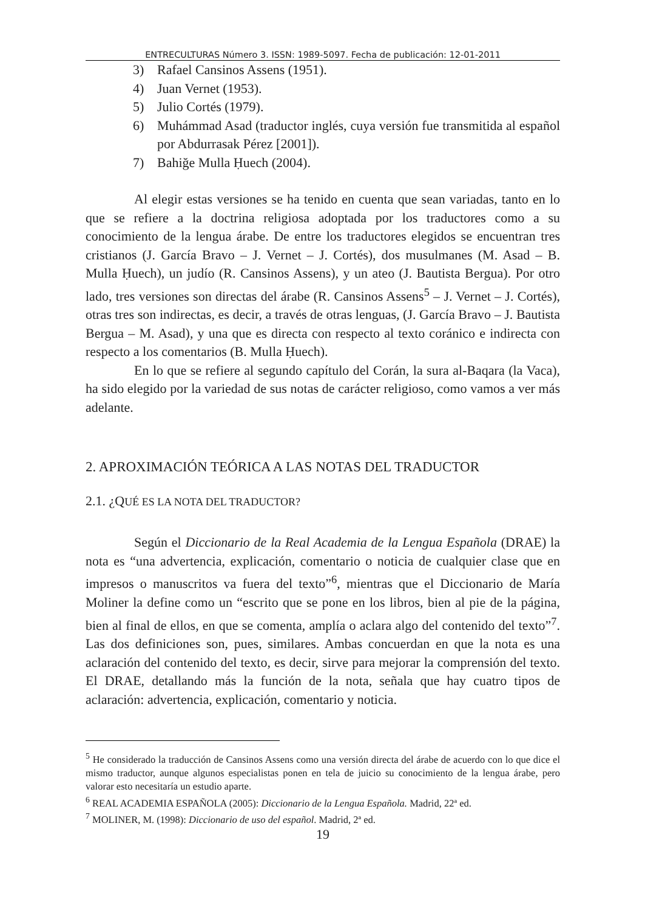ENTRECULTURAS Número 3. ISSN: 1989-5097. Fecha de publicación: 12-01-2011
3) Rafael Cansinos Assens (1951).
4) Juan Vernet (1953).
5) Julio Cortés (1979).
6) Muhámmad Asad (traductor inglés, cuya versión fue transmitida al español por Abdurrasak Pérez [2001]).
7) Bahiğe Mulla Ḥuech (2004).
Al elegir estas versiones se ha tenido en cuenta que sean variadas, tanto en lo que se refiere a la doctrina religiosa adoptada por los traductores como a su conocimiento de la lengua árabe. De entre los traductores elegidos se encuentran tres cristianos (J. García Bravo – J. Vernet – J. Cortés), dos musulmanes (M. Asad – B. Mulla Ḥuech), un judío (R. Cansinos Assens), y un ateo (J. Bautista Bergua). Por otro lado, tres versiones son directas del árabe (R. Cansinos Assens<sup>5</sup> – J. Vernet – J. Cortés), otras tres son indirectas, es decir, a través de otras lenguas, (J. García Bravo – J. Bautista Bergua – M. Asad), y una que es directa con respecto al texto coránico e indirecta con respecto a los comentarios (B. Mulla Ḥuech).
En lo que se refiere al segundo capítulo del Corán, la sura al-Baqara (la Vaca), ha sido elegido por la variedad de sus notas de carácter religioso, como vamos a ver más adelante.
2. APROXIMACIÓN TEÓRICA A LAS NOTAS DEL TRADUCTOR
2.1. ¿QUÉ ES LA NOTA DEL TRADUCTOR?
Según el Diccionario de la Real Academia de la Lengua Española (DRAE) la nota es “una advertencia, explicación, comentario o noticia de cualquier clase que en impresos o manuscritos va fuera del texto”<sup>6</sup>, mientras que el Diccionario de María Moliner la define como un “escrito que se pone en los libros, bien al pie de la página, bien al final de ellos, en que se comenta, amplía o aclara algo del contenido del texto”<sup>7</sup>. Las dos definiciones son, pues, similares. Ambas concuerdan en que la nota es una aclaración del contenido del texto, es decir, sirve para mejorar la comprensión del texto. El DRAE, detallando más la función de la nota, señala que hay cuatro tipos de aclaración: advertencia, explicación, comentario y noticia.
<sup>5</sup> He considerado la traducción de Cansinos Assens como una versión directa del árabe de acuerdo con lo que dice el mismo traductor, aunque algunos especialistas ponen en tela de juicio su conocimiento de la lengua árabe, pero valorar esto necesitaría un estudio aparte.
<sup>6</sup> REAL ACADEMIA ESPAÑOLA (2005): Diccionario de la Lengua Española. Madrid, 22ª ed.
<sup>7</sup> MOLINER, M. (1998): Diccionario de uso del español. Madrid, 2ª ed.
19